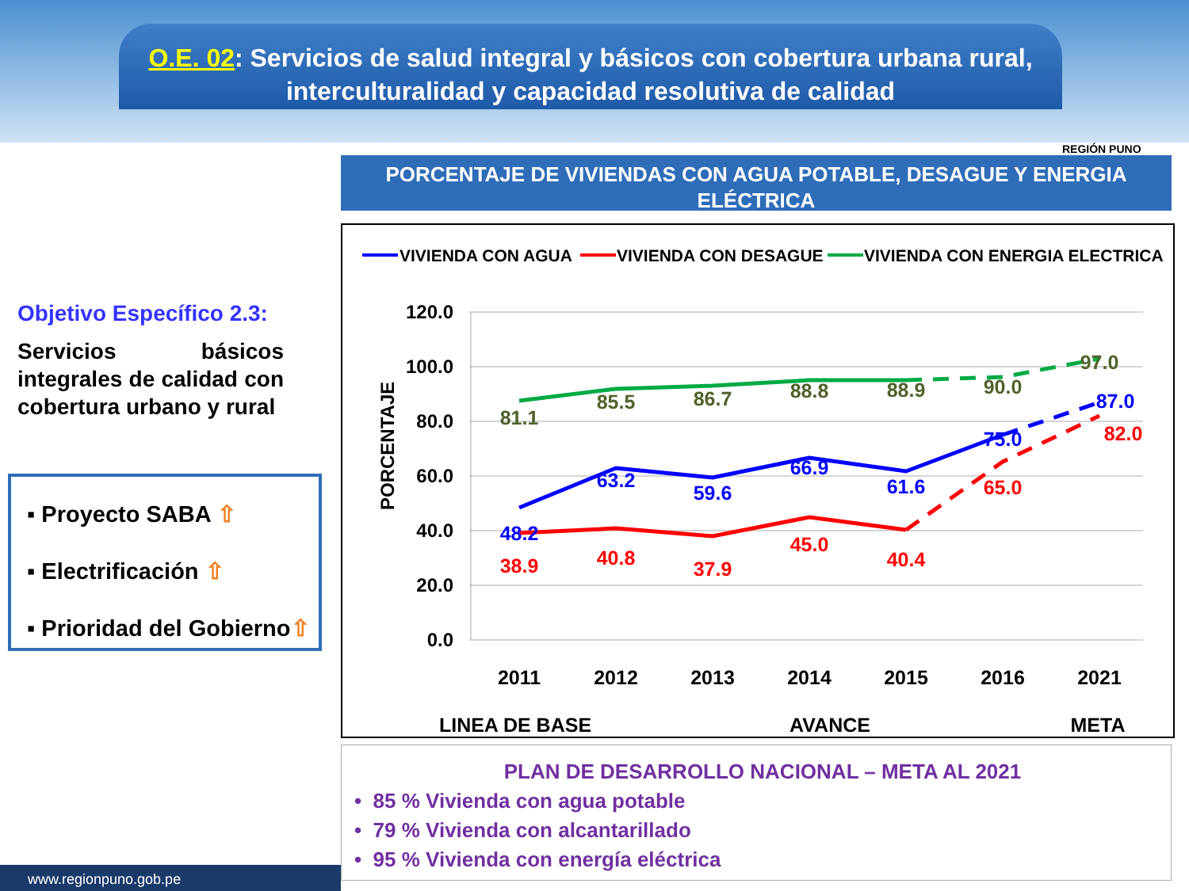O.E. 02: Servicios de salud integral y básicos con cobertura urbana rural, interculturalidad y capacidad resolutiva de calidad
REGIÓN PUNO
PORCENTAJE DE VIVIENDAS CON AGUA POTABLE, DESAGUE Y ENERGIA ELÉCTRICA
Objetivo Específico 2.3:
Servicios básicos integrales de calidad con cobertura urbano y rural
▪ Proyecto SABA ⇧
▪ Electrificación ⇧
▪ Prioridad del Gobierno⇧
VIVIENDA CON AGUA
VIVIENDA CON DESAGUE
VIVIENDA CON ENERGIA ELECTRICA
120.0
100.0
80.0
60.0
40.0
20.0
0.0
PORCENTAJE
2011
2012
2013
2014
2015
2016
2021
81.1
85.5
86.7
88.8
88.9
90.0
97.0
48.2
63.2
59.6
66.9
61.6
75.0
87.0
38.9
40.8
37.9
45.0
40.4
65.0
82.0
LINEA DE BASE
AVANCE
META
PLAN DE DESARROLLO NACIONAL – META AL 2021
• 85 % Vivienda con agua potable
• 79 % Vivienda con alcantarillado
• 95 % Vivienda con energía eléctrica
www.regionpuno.gob.pe